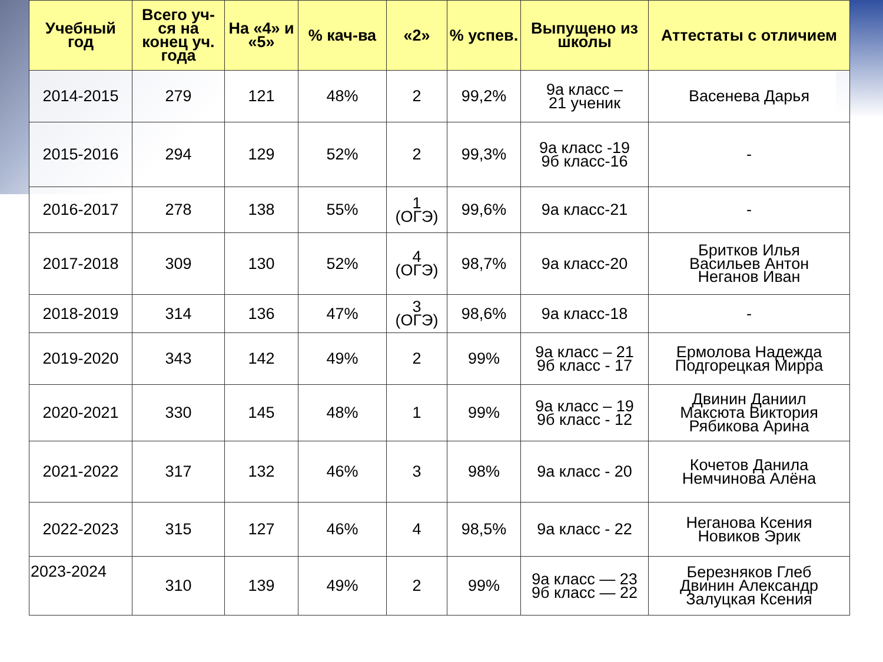| Учебный год | Всего уч-ся на конец уч. года | На «4» и «5» | % кач-ва | «2» | % успев. | Выпущено из школы | Аттестаты с отличием |
| --- | --- | --- | --- | --- | --- | --- | --- |
| 2014-2015 | 279 | 121 | 48% | 2 | 99,2% | 9а класс – 21 ученик | Васенева Дарья |
| 2015-2016 | 294 | 129 | 52% | 2 | 99,3% | 9а класс -19 9б класс-16 | - |
| 2016-2017 | 278 | 138 | 55% | 1 (ОГЭ) | 99,6% | 9а класс-21 | - |
| 2017-2018 | 309 | 130 | 52% | 4 (ОГЭ) | 98,7% | 9а класс-20 | Бритков Илья Васильев Антон Неганов Иван |
| 2018-2019 | 314 | 136 | 47% | 3 (ОГЭ) | 98,6% | 9а класс-18 | - |
| 2019-2020 | 343 | 142 | 49% | 2 | 99% | 9а класс – 21 9б класс - 17 | Ермолова Надежда Подгорецкая Мирра |
| 2020-2021 | 330 | 145 | 48% | 1 | 99% | 9а класс – 19 9б класс - 12 | Двинин Даниил Максюта Виктория Рябикова Арина |
| 2021-2022 | 317 | 132 | 46% | 3 | 98% | 9а класс - 20 | Кочетов Данила Немчинова Алёна |
| 2022-2023 | 315 | 127 | 46% | 4 | 98,5% | 9а класс - 22 | Неганова Ксения Новиков Эрик |
| 2023-2024 | 310 | 139 | 49% | 2 | 99% | 9а класс — 23 9б класс — 22 | Березняков Глеб Двинин Александр Залуцкая Ксения |